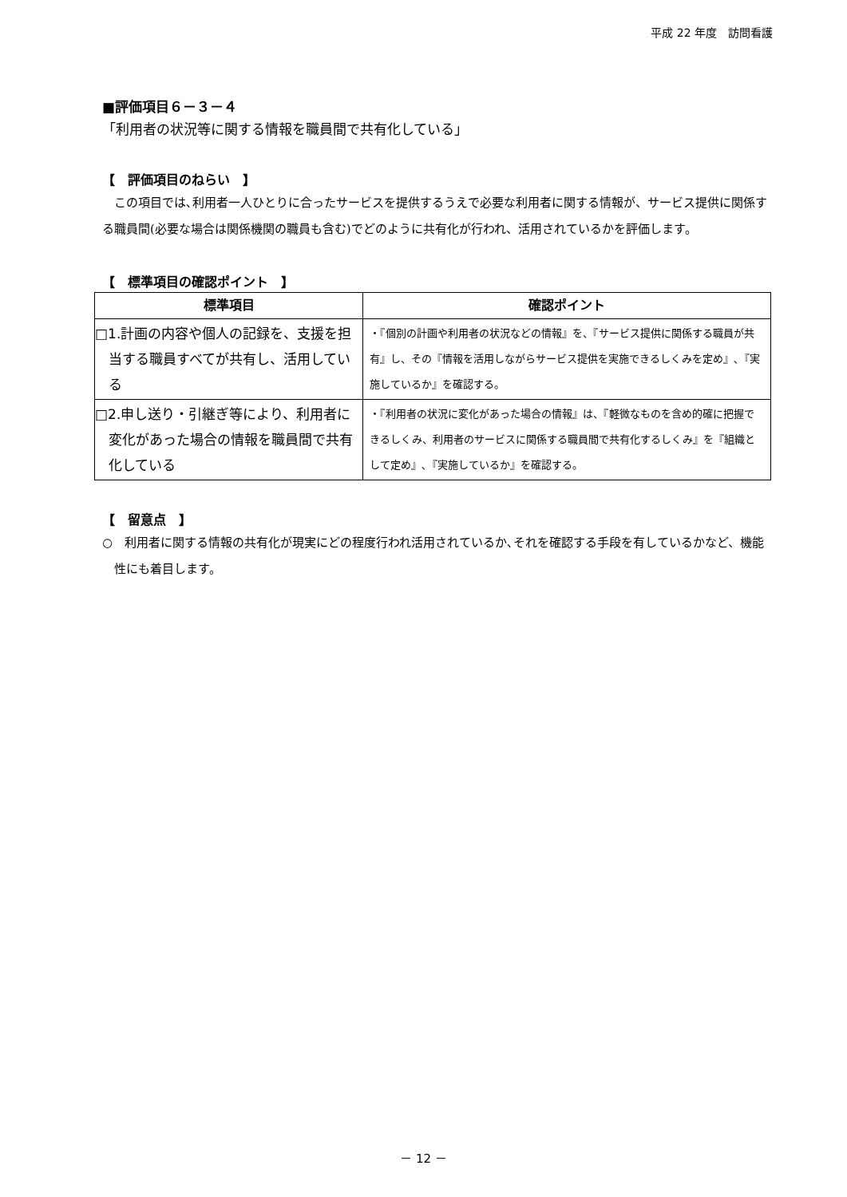平成 22 年度　訪問看護
■評価項目６－３－４
「利用者の状況等に関する情報を職員間で共有化している」
【　評価項目のねらい　】
　この項目では､利用者一人ひとりに合ったサービスを提供するうえで必要な利用者に関する情報が、サービス提供に関係する職員間(必要な場合は関係機関の職員も含む)でどのように共有化が行われ、活用されているかを評価します。
【　標準項目の確認ポイント　】
| 標準項目 | 確認ポイント |
| --- | --- |
| □1.計画の内容や個人の記録を、支援を担当する職員すべてが共有し、活用している | ・『個別の計画や利用者の状況などの情報』を、『サービス提供に関係する職員が共有』し、その『情報を活用しながらサービス提供を実施できるしくみを定め』､『実施しているか』を確認する。 |
| □2.申し送り・引継ぎ等により、利用者に変化があった場合の情報を職員間で共有化している | ・『利用者の状況に変化があった場合の情報』は、『軽微なものを含め的確に把握できるしくみ、利用者のサービスに関係する職員間で共有化するしくみ』を『組織として定め』､『実施しているか』を確認する。 |
【　留意点　】
○　利用者に関する情報の共有化が現実にどの程度行われ活用されているか､それを確認する手段を有しているかなど、機能性にも着目します。
－ 12 －